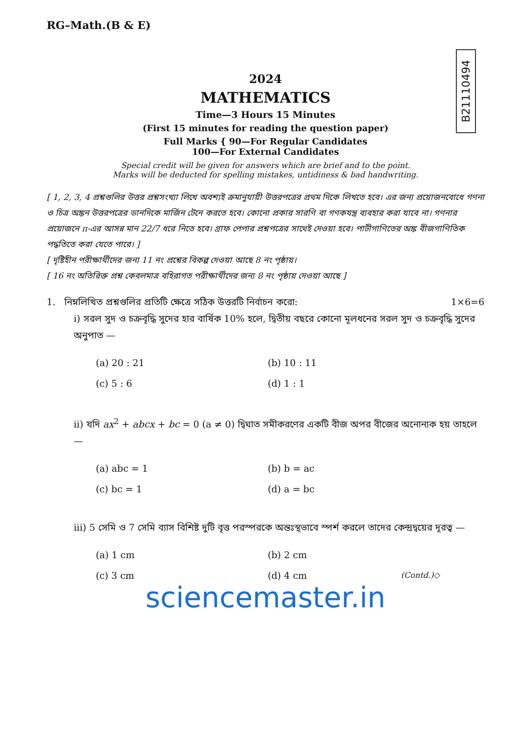RG–Math.(B & E)
B21110494
2024
MATHEMATICS
Time—3 Hours 15 Minutes
(First 15 minutes for reading the question paper)
Full Marks { 90—For Regular Candidates
100—For External Candidates
Special credit will be given for answers which are brief and to the point.
Marks will be deducted for spelling mistakes, untidiness & bad handwriting.
[ 1, 2, 3, 4 প্রশ্নগুলির উত্তর প্রশ্নসংখ্যা লিখে অবশ্যই ক্রমানুযায়ী উত্তরপত্রের প্রথম দিকে লিখতে হবে। এর জন্য প্রয়োজনবোধে গণনা ও চিত্র অঙ্কন উত্তরপত্রের ডানদিকে মার্জিন টেনে করতে হবে। কোনো প্রকার সারণি বা গণকযন্ত্র ব্যবহার করা যাবে না। গণনার প্রয়োজনে π-এর আসন্ন মান 22/7 ধরে নিতে হবে। গ্রাফ পেপার প্রশ্নপত্রের সাথেই দেওয়া হবে। পাটীগাণিতের অঙ্ক বীজগাণিতিক পদ্ধতিতে করা যেতে পারে। ]
[ দৃষ্টিহীন পরীক্ষার্থীদের জন্য 11 নং প্রশ্নের বিকল্প দেওয়া আছে 8 নং পৃষ্ঠায়।
[ 16 নং অতিরিক্ত প্রশ্ন কেবলমাত্র বহিরাগত পরীক্ষার্থীদের জন্য 8 নং পৃষ্ঠায় দেওয়া আছে ]
1. নিম্নলিখিত প্রশ্নগুলির প্রতিটি ক্ষেত্রে সঠিক উত্তরটি নির্বাচন করো: 1×6=6
i) সরল সুদ ও চক্রবৃদ্ধি সুদের হার বার্ষিক 10% হলে, দ্বিতীয় বছরে কোনো মূলধনের সরল সুদ ও চক্রবৃদ্ধি সুদের অনুপাত —
(a) 20 : 21
(b) 10 : 11
(c) 5 : 6
(d) 1 : 1
ii) যদি ax<sup>2</sup> + abcx + bc = 0 (a ≠ 0) দ্বিঘাত সমীকরণের একটি বীজ অপর বীজের অনোন্যক হয় তাহলে —
(a) abc = 1
(b) b = ac
(c) bc = 1
(d) a = bc
iii) 5 সেমি ও 7 সেমি ব্যাস বিশিষ্ট দুটি বৃত্ত পরস্পরকে অন্তঃস্থভাবে স্পর্শ করলে তাদের কেন্দ্রদ্বয়ের দূরত্ব —
(a) 1 cm
(b) 2 cm
(c) 3 cm
(d) 4 cm (Contd.)◇
sciencemaster.in